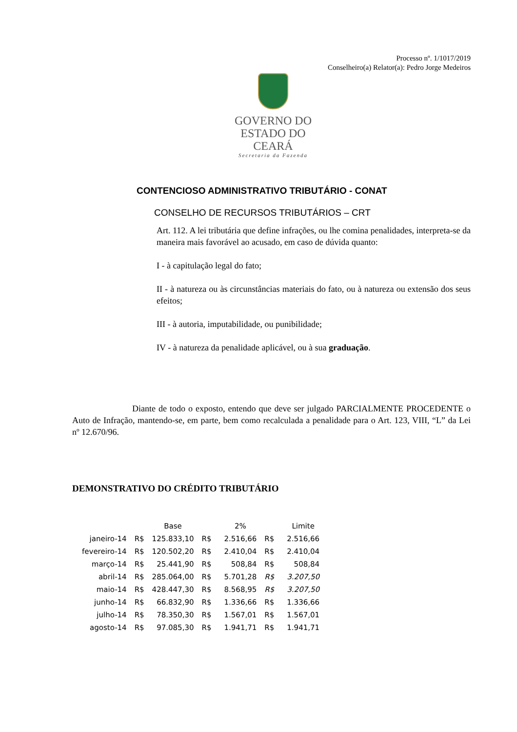Processo nº. 1/1017/2019
Conselheiro(a) Relator(a): Pedro Jorge Medeiros
GOVERNO DO
ESTADO DO CEARÁ
Secretaria da Fazenda
CONTENCIOSO ADMINISTRATIVO TRIBUTÁRIO - CONAT
CONSELHO DE RECURSOS TRIBUTÁRIOS – CRT
Art. 112. A lei tributária que define infrações, ou lhe comina penalidades, interpreta-se da maneira mais favorável ao acusado, em caso de dúvida quanto:
I - à capitulação legal do fato;
II - à natureza ou às circunstâncias materiais do fato, ou à natureza ou extensão dos seus efeitos;
III - à autoria, imputabilidade, ou punibilidade;
IV - à natureza da penalidade aplicável, ou à sua graduação.
Diante de todo o exposto, entendo que deve ser julgado PARCIALMENTE PROCEDENTE o Auto de Infração, mantendo-se, em parte, bem como recalculada a penalidade para o Art. 123, VIII, “L” da Lei nº 12.670/96.
DEMONSTRATIVO DO CRÉDITO TRIBUTÁRIO
| | | Base | | 2% | | Limite |
| --- | --- | --- | --- | --- | --- | --- |
| janeiro-14 | R$ | 125.833,10 | R$ | 2.516,66 | R$ | 2.516,66 |
| fevereiro-14 | R$ | 120.502,20 | R$ | 2.410,04 | R$ | 2.410,04 |
| março-14 | R$ | 25.441,90 | R$ | 508,84 | R$ | 508,84 |
| abril-14 | R$ | 285.064,00 | R$ | 5.701,28 | R$ | 3.207,50 |
| maio-14 | R$ | 428.447,30 | R$ | 8.568,95 | R$ | 3.207,50 |
| junho-14 | R$ | 66.832,90 | R$ | 1.336,66 | R$ | 1.336,66 |
| julho-14 | R$ | 78.350,30 | R$ | 1.567,01 | R$ | 1.567,01 |
| agosto-14 | R$ | 97.085,30 | R$ | 1.941,71 | R$ | 1.941,71 |